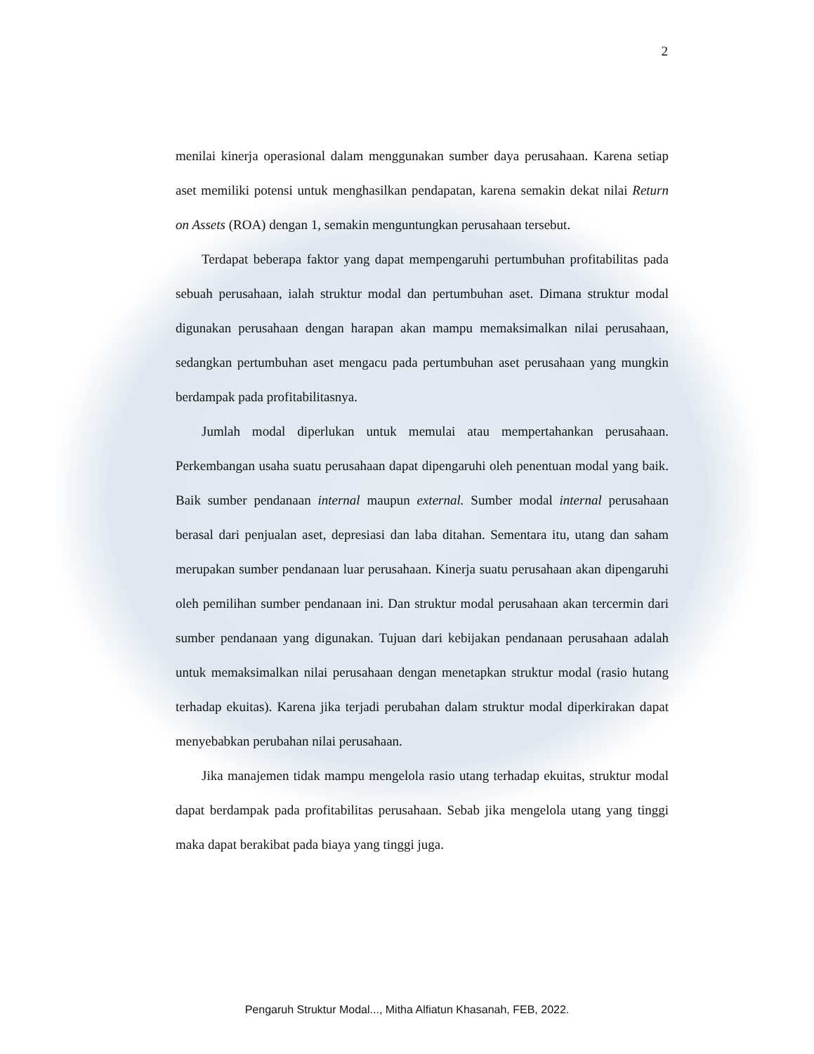2
menilai kinerja operasional dalam menggunakan sumber daya perusahaan. Karena setiap aset memiliki potensi untuk menghasilkan pendapatan, karena semakin dekat nilai Return on Assets (ROA) dengan 1, semakin menguntungkan perusahaan tersebut.
Terdapat beberapa faktor yang dapat mempengaruhi pertumbuhan profitabilitas pada sebuah perusahaan, ialah struktur modal dan pertumbuhan aset. Dimana struktur modal digunakan perusahaan dengan harapan akan mampu memaksimalkan nilai perusahaan, sedangkan pertumbuhan aset mengacu pada pertumbuhan aset perusahaan yang mungkin berdampak pada profitabilitasnya.
Jumlah modal diperlukan untuk memulai atau mempertahankan perusahaan. Perkembangan usaha suatu perusahaan dapat dipengaruhi oleh penentuan modal yang baik. Baik sumber pendanaan internal maupun external. Sumber modal internal perusahaan berasal dari penjualan aset, depresiasi dan laba ditahan. Sementara itu, utang dan saham merupakan sumber pendanaan luar perusahaan. Kinerja suatu perusahaan akan dipengaruhi oleh pemilihan sumber pendanaan ini. Dan struktur modal perusahaan akan tercermin dari sumber pendanaan yang digunakan. Tujuan dari kebijakan pendanaan perusahaan adalah untuk memaksimalkan nilai perusahaan dengan menetapkan struktur modal (rasio hutang terhadap ekuitas). Karena jika terjadi perubahan dalam struktur modal diperkirakan dapat menyebabkan perubahan nilai perusahaan.
Jika manajemen tidak mampu mengelola rasio utang terhadap ekuitas, struktur modal dapat berdampak pada profitabilitas perusahaan. Sebab jika mengelola utang yang tinggi maka dapat berakibat pada biaya yang tinggi juga.
Pengaruh Struktur Modal..., Mitha Alfiatun Khasanah, FEB, 2022.